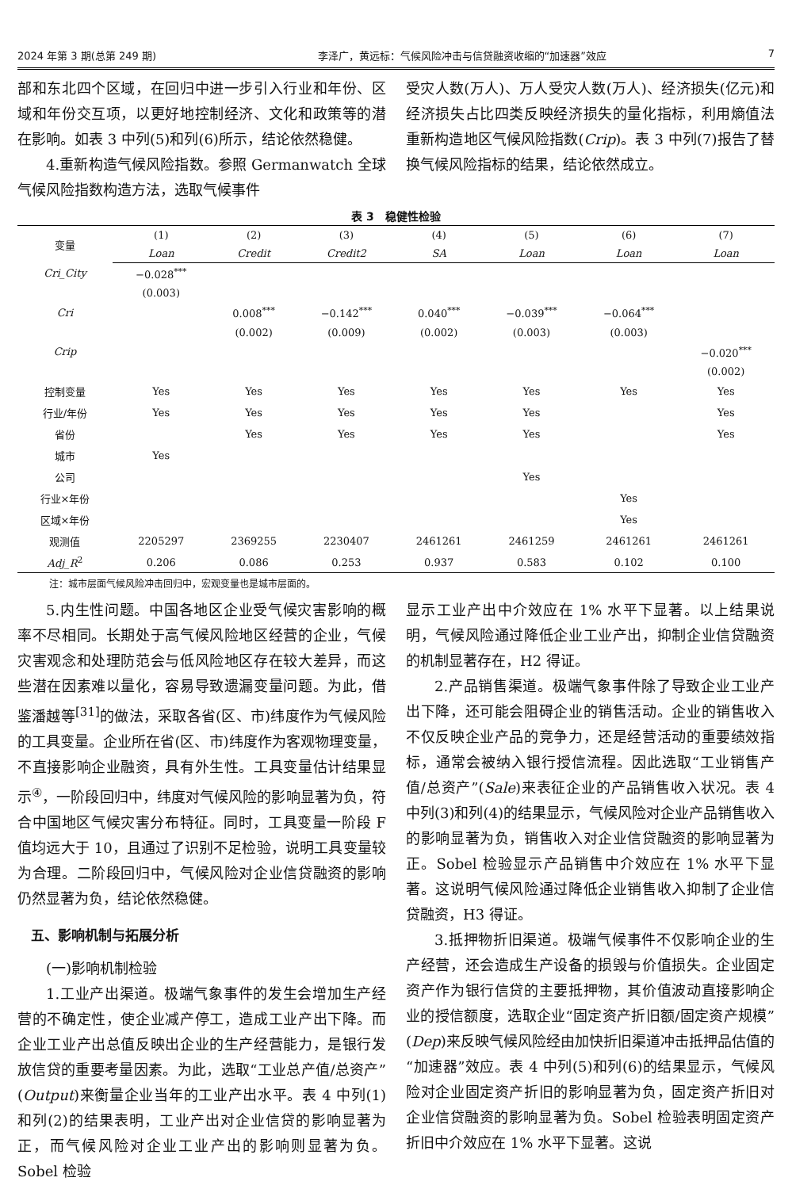2024 年第 3 期(总第 249 期) 李泽广，黄远标：气候风险冲击与信贷融资收缩的“加速器”效应 7
部和东北四个区域，在回归中进一步引入行业和年份、区域和年份交互项，以更好地控制经济、文化和政策等的潜在影响。如表 3 中列(5)和列(6)所示，结论依然稳健。
4.重新构造气候风险指数。参照 Germanwatch 全球气候风险指数构造方法，选取气候事件
受灾人数(万人)、万人受灾人数(万人)、经济损失(亿元)和经济损失占比四类反映经济损失的量化指标，利用熵值法重新构造地区气候风险指数(Crip)。表 3 中列(7)报告了替换气候风险指标的结果，结论依然成立。
表 3　稳健性检验
| 变量 | (1) | (2) | (3) | (4) | (5) | (6) | (7) |
| --- | --- | --- | --- | --- | --- | --- | --- |
| | Loan | Credit | Credit2 | SA | Loan | Loan | Loan |
| Cri_City | −0.028<sup>***</sup> | | | | | | |
| | (0.003) | | | | | | |
| Cri | | 0.008<sup>***</sup> | −0.142<sup>***</sup> | 0.040<sup>***</sup> | −0.039<sup>***</sup> | −0.064<sup>***</sup> | |
| | | (0.002) | (0.009) | (0.002) | (0.003) | (0.003) | |
| Crip | | | | | | | −0.020<sup>***</sup> |
| | | | | | | | (0.002) |
| 控制变量 | Yes | Yes | Yes | Yes | Yes | Yes | Yes |
| 行业/年份 | Yes | Yes | Yes | Yes | Yes | | Yes |
| 省份 | | Yes | Yes | Yes | Yes | | Yes |
| 城市 | Yes | | | | | | |
| 公司 | | | | | Yes | | |
| 行业×年份 | | | | | | Yes | |
| 区域×年份 | | | | | | Yes | |
| 观测值 | 2205297 | 2369255 | 2230407 | 2461261 | 2461259 | 2461261 | 2461261 |
| Adj_R<sup>2</sup> | 0.206 | 0.086 | 0.253 | 0.937 | 0.583 | 0.102 | 0.100 |
注：城市层面气候风险冲击回归中，宏观变量也是城市层面的。
5.内生性问题。中国各地区企业受气候灾害影响的概率不尽相同。长期处于高气候风险地区经营的企业，气候灾害观念和处理防范会与低风险地区存在较大差异，而这些潜在因素难以量化，容易导致遗漏变量问题。为此，借鉴潘越等<sup>[31]</sup>的做法，采取各省(区、市)纬度作为气候风险的工具变量。企业所在省(区、市)纬度作为客观物理变量，不直接影响企业融资，具有外生性。工具变量估计结果显示<sup>④</sup>，一阶段回归中，纬度对气候风险的影响显著为负，符合中国地区气候灾害分布特征。同时，工具变量一阶段 F 值均远大于 10，且通过了识别不足检验，说明工具变量较为合理。二阶段回归中，气候风险对企业信贷融资的影响仍然显著为负，结论依然稳健。
　五、影响机制与拓展分析
(一)影响机制检验
1.工业产出渠道。极端气象事件的发生会增加生产经营的不确定性，使企业减产停工，造成工业产出下降。而企业工业产出总值反映出企业的生产经营能力，是银行发放信贷的重要考量因素。为此，选取“工业总产值/总资产”(Output)来衡量企业当年的工业产出水平。表 4 中列(1)和列(2)的结果表明，工业产出对企业信贷的影响显著为正，而气候风险对企业工业产出的影响则显著为负。Sobel 检验
显示工业产出中介效应在 1% 水平下显著。以上结果说明，气候风险通过降低企业工业产出，抑制企业信贷融资的机制显著存在，H2 得证。
2.产品销售渠道。极端气象事件除了导致企业工业产出下降，还可能会阻碍企业的销售活动。企业的销售收入不仅反映企业产品的竞争力，还是经营活动的重要绩效指标，通常会被纳入银行授信流程。因此选取“工业销售产值/总资产”(Sale)来表征企业的产品销售收入状况。表 4 中列(3)和列(4)的结果显示，气候风险对企业产品销售收入的影响显著为负，销售收入对企业信贷融资的影响显著为正。Sobel 检验显示产品销售中介效应在 1% 水平下显著。这说明气候风险通过降低企业销售收入抑制了企业信贷融资，H3 得证。
3.抵押物折旧渠道。极端气候事件不仅影响企业的生产经营，还会造成生产设备的损毁与价值损失。企业固定资产作为银行信贷的主要抵押物，其价值波动直接影响企业的授信额度，选取企业“固定资产折旧额/固定资产规模”(Dep)来反映气候风险经由加快折旧渠道冲击抵押品估值的“加速器”效应。表 4 中列(5)和列(6)的结果显示，气候风险对企业固定资产折旧的影响显著为负，固定资产折旧对企业信贷融资的影响显著为负。Sobel 检验表明固定资产折旧中介效应在 1% 水平下显著。这说